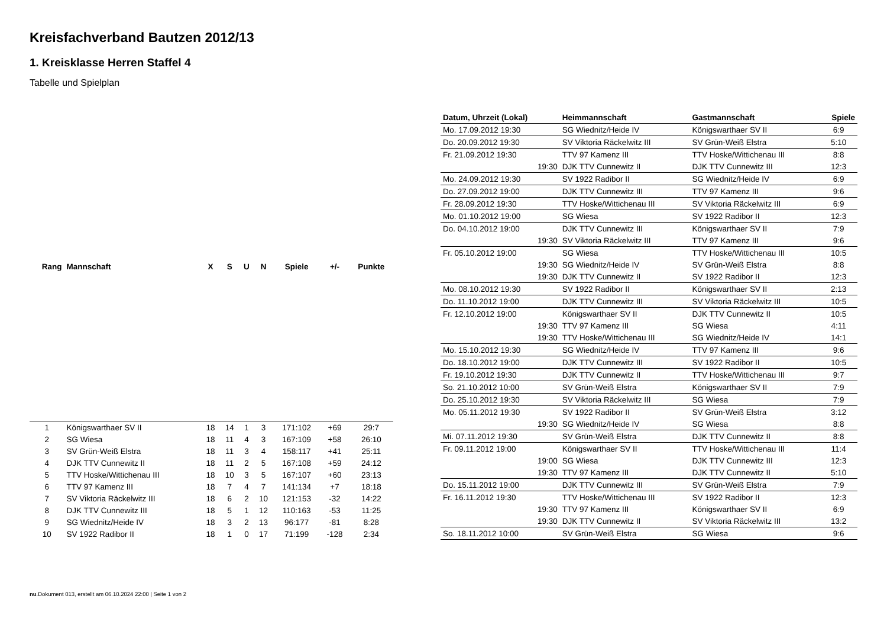Kreisfachverband Bautzen 2012/13
1. Kreisklasse Herren Staffel 4
Tabelle und Spielplan
| Rang | Mannschaft | X | S | U | N | Spiele | +/- | Punkte |
| --- | --- | --- | --- | --- | --- | --- | --- | --- |
| 1 | Königswarthaer SV II | 18 | 14 | 1 | 3 | 171:102 | +69 | 29:7 |
| 2 | SG Wiesa | 18 | 11 | 4 | 3 | 167:109 | +58 | 26:10 |
| 3 | SV Grün-Weiß Elstra | 18 | 11 | 3 | 4 | 158:117 | +41 | 25:11 |
| 4 | DJK TTV Cunnewitz II | 18 | 11 | 2 | 5 | 167:108 | +59 | 24:12 |
| 5 | TTV Hoske/Wittichenau III | 18 | 10 | 3 | 5 | 167:107 | +60 | 23:13 |
| 6 | TTV 97 Kamenz III | 18 | 7 | 4 | 7 | 141:134 | +7 | 18:18 |
| 7 | SV Viktoria Räckelwitz III | 18 | 6 | 2 | 10 | 121:153 | -32 | 14:22 |
| 8 | DJK TTV Cunnewitz III | 18 | 5 | 1 | 12 | 110:163 | -53 | 11:25 |
| 9 | SG Wiednitz/Heide IV | 18 | 3 | 2 | 13 | 96:177 | -81 | 8:28 |
| 10 | SV 1922 Radibor II | 18 | 1 | 0 | 17 | 71:199 | -128 | 2:34 |
| Datum, Uhrzeit (Lokal) | Heimmannschaft | Gastmannschaft | Spiele |
| --- | --- | --- | --- |
| Mo. 17.09.2012 19:30 | SG Wiednitz/Heide IV | Königswarthaer SV II | 6:9 |
| Do. 20.09.2012 19:30 | SV Viktoria Räckelwitz III | SV Grün-Weiß Elstra | 5:10 |
| Fr. 21.09.2012 19:30 | TTV 97 Kamenz III | TTV Hoske/Wittichenau III | 8:8 |
| 19:30 | DJK TTV Cunnewitz II | DJK TTV Cunnewitz III | 12:3 |
| Mo. 24.09.2012 19:30 | SV 1922 Radibor II | SG Wiednitz/Heide IV | 6:9 |
| Do. 27.09.2012 19:00 | DJK TTV Cunnewitz III | TTV 97 Kamenz III | 9:6 |
| Fr. 28.09.2012 19:30 | TTV Hoske/Wittichenau III | SV Viktoria Räckelwitz III | 6:9 |
| Mo. 01.10.2012 19:00 | SG Wiesa | SV 1922 Radibor II | 12:3 |
| Do. 04.10.2012 19:00 | DJK TTV Cunnewitz III | Königswarthaer SV II | 7:9 |
| 19:30 | SV Viktoria Räckelwitz III | TTV 97 Kamenz III | 9:6 |
| Fr. 05.10.2012 19:00 | SG Wiesa | TTV Hoske/Wittichenau III | 10:5 |
| 19:30 | SG Wiednitz/Heide IV | SV Grün-Weiß Elstra | 8:8 |
| 19:30 | DJK TTV Cunnewitz II | SV 1922 Radibor II | 12:3 |
| Mo. 08.10.2012 19:30 | SV 1922 Radibor II | Königswarthaer SV II | 2:13 |
| Do. 11.10.2012 19:00 | DJK TTV Cunnewitz III | SV Viktoria Räckelwitz III | 10:5 |
| Fr. 12.10.2012 19:00 | Königswarthaer SV II | DJK TTV Cunnewitz II | 10:5 |
| 19:30 | TTV 97 Kamenz III | SG Wiesa | 4:11 |
| 19:30 | TTV Hoske/Wittichenau III | SG Wiednitz/Heide IV | 14:1 |
| Mo. 15.10.2012 19:30 | SG Wiednitz/Heide IV | TTV 97 Kamenz III | 9:6 |
| Do. 18.10.2012 19:00 | DJK TTV Cunnewitz III | SV 1922 Radibor II | 10:5 |
| Fr. 19.10.2012 19:30 | DJK TTV Cunnewitz II | TTV Hoske/Wittichenau III | 9:7 |
| So. 21.10.2012 10:00 | SV Grün-Weiß Elstra | Königswarthaer SV II | 7:9 |
| Do. 25.10.2012 19:30 | SV Viktoria Räckelwitz III | SG Wiesa | 7:9 |
| Mo. 05.11.2012 19:30 | SV 1922 Radibor II | SV Grün-Weiß Elstra | 3:12 |
| 19:30 | SG Wiednitz/Heide IV | SG Wiesa | 8:8 |
| Mi. 07.11.2012 19:30 | SV Grün-Weiß Elstra | DJK TTV Cunnewitz II | 8:8 |
| Fr. 09.11.2012 19:00 | Königswarthaer SV II | TTV Hoske/Wittichenau III | 11:4 |
| 19:00 | SG Wiesa | DJK TTV Cunnewitz III | 12:3 |
| 19:30 | TTV 97 Kamenz III | DJK TTV Cunnewitz II | 5:10 |
| Do. 15.11.2012 19:00 | DJK TTV Cunnewitz III | SV Grün-Weiß Elstra | 7:9 |
| Fr. 16.11.2012 19:30 | TTV Hoske/Wittichenau III | SV 1922 Radibor II | 12:3 |
| 19:30 | TTV 97 Kamenz III | Königswarthaer SV II | 6:9 |
| 19:30 | DJK TTV Cunnewitz II | SV Viktoria Räckelwitz III | 13:2 |
| So. 18.11.2012 10:00 | SV Grün-Weiß Elstra | SG Wiesa | 9:6 |
nu.Dokument 013, erstellt am 06.10.2024 22:00 | Seite 1 von 2